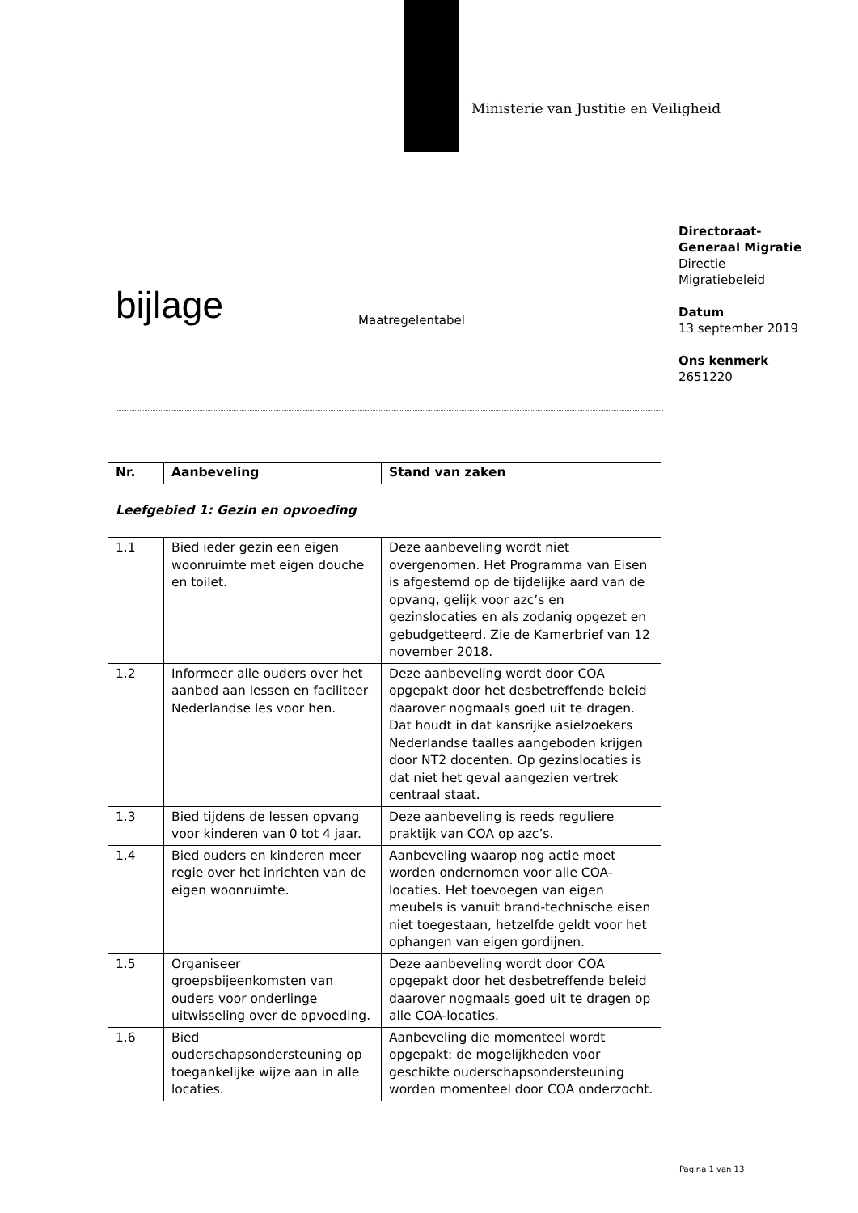Ministerie van Justitie en Veiligheid
Directoraat-
Generaal Migratie
Directie
Migratiebeleid
Datum
13 september 2019
Ons kenmerk
2651220
bijlage Maatregelentabel
| Nr. | Aanbeveling | Stand van zaken |
| --- | --- | --- |
| Leefgebied 1: Gezin en opvoeding | | |
| 1.1 | Bied ieder gezin een eigen woonruimte met eigen douche en toilet. | Deze aanbeveling wordt niet overgenomen. Het Programma van Eisen is afgestemd op de tijdelijke aard van de opvang, gelijk voor azc’s en gezinslocaties en als zodanig opgezet en gebudgetteerd. Zie de Kamerbrief van 12 november 2018. |
| 1.2 | Informeer alle ouders over het aanbod aan lessen en faciliteer Nederlandse les voor hen. | Deze aanbeveling wordt door COA opgepakt door het desbetreffende beleid daarover nogmaals goed uit te dragen. Dat houdt in dat kansrijke asielzoekers Nederlandse taalles aangeboden krijgen door NT2 docenten. Op gezinslocaties is dat niet het geval aangezien vertrek centraal staat. |
| 1.3 | Bied tijdens de lessen opvang voor kinderen van 0 tot 4 jaar. | Deze aanbeveling is reeds reguliere praktijk van COA op azc’s. |
| 1.4 | Bied ouders en kinderen meer regie over het inrichten van de eigen woonruimte. | Aanbeveling waarop nog actie moet worden ondernomen voor alle COA-locaties. Het toevoegen van eigen meubels is vanuit brand-technische eisen niet toegestaan, hetzelfde geldt voor het ophangen van eigen gordijnen. |
| 1.5 | Organiseer groepsbijeenkomsten van ouders voor onderlinge uitwisseling over de opvoeding. | Deze aanbeveling wordt door COA opgepakt door het desbetreffende beleid daarover nogmaals goed uit te dragen op alle COA-locaties. |
| 1.6 | Bied ouderschapsondersteuning op toegankelijke wijze aan in alle locaties. | Aanbeveling die momenteel wordt opgepakt: de mogelijkheden voor geschikte ouderschapsondersteuning worden momenteel door COA onderzocht. |
Pagina 1 van 13